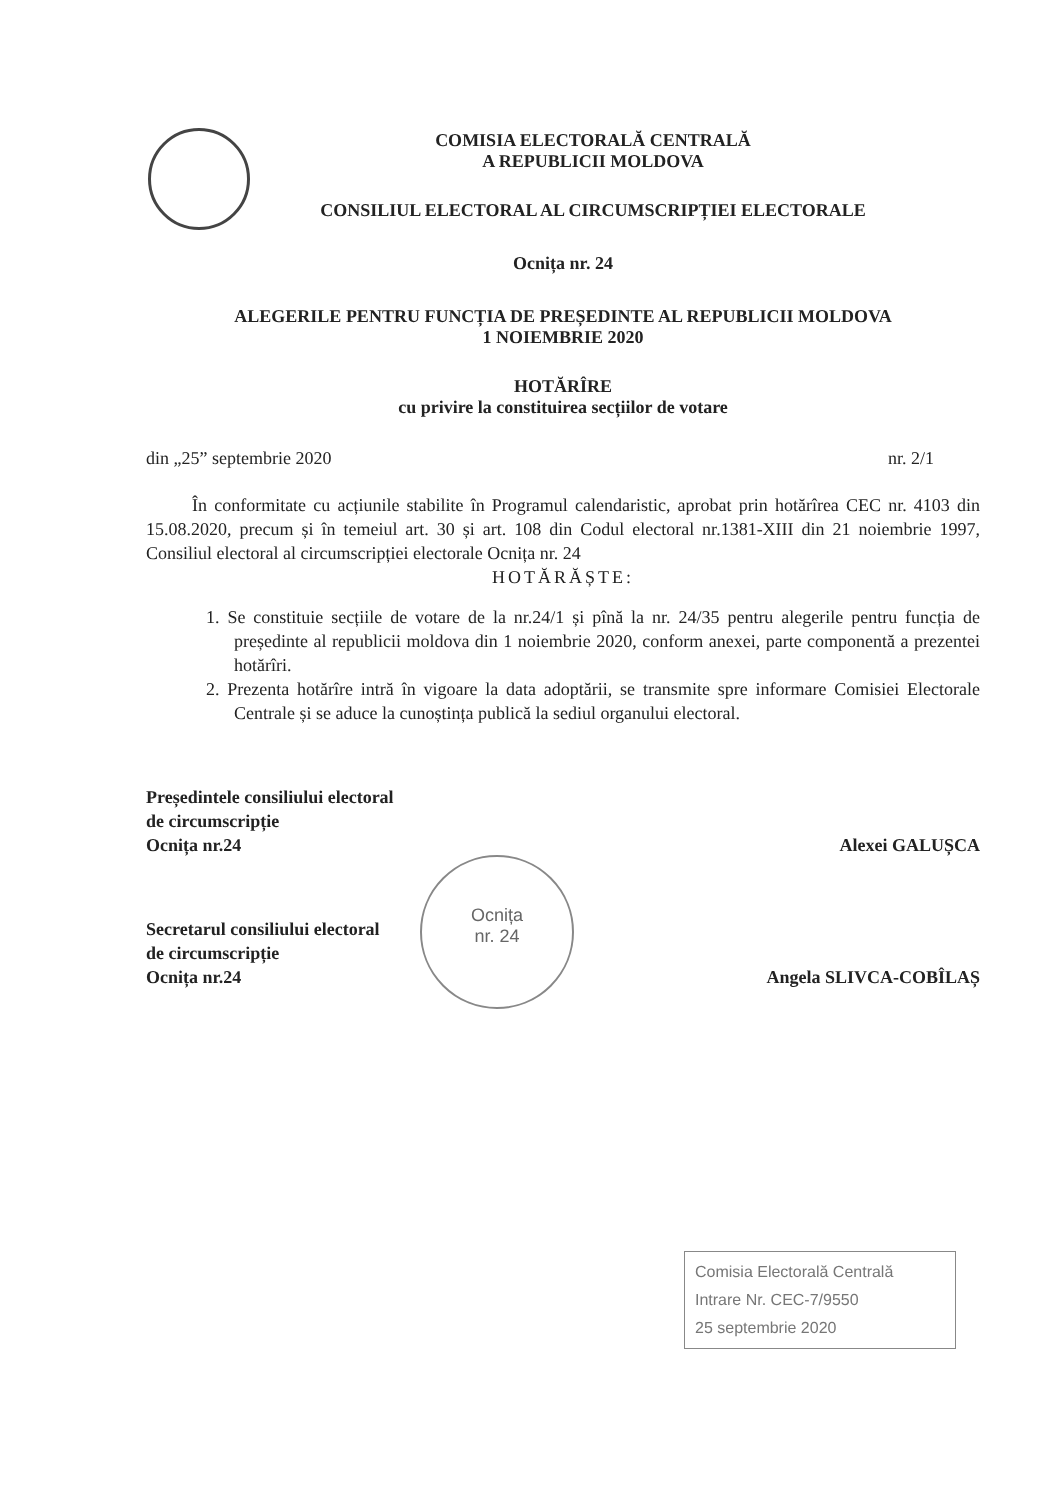COMISIA ELECTORALĂ CENTRALĂ
A REPUBLICII MOLDOVA
CONSILIUL ELECTORAL AL CIRCUMSCRIPȚIEI ELECTORALE
Ocnița nr. 24
ALEGERILE PENTRU FUNCȚIA DE PREȘEDINTE AL REPUBLICII MOLDOVA
1 NOIEMBRIE 2020
HOTĂRÎRE
cu privire la constituirea secțiilor de votare
din „25” septembrie 2020 nr. 2/1
În conformitate cu acțiunile stabilite în Programul calendaristic, aprobat prin hotărîrea CEC nr. 4103 din 15.08.2020, precum și în temeiul art. 30 și art. 108 din Codul electoral nr.1381-XIII din 21 noiembrie 1997, Consiliul electoral al circumscripției electorale Ocnița nr. 24
HOTĂRĂȘTE:
1. Se constituie secțiile de votare de la nr.24/1 și pînă la nr. 24/35 pentru alegerile pentru funcția de președinte al republicii moldova din 1 noiembrie 2020, conform anexei, parte componentă a prezentei hotărîri.
2. Prezenta hotărîre intră în vigoare la data adoptării, se transmite spre informare Comisiei Electorale Centrale și se aduce la cunoștința publică la sediul organului electoral.
Președintele consiliului electoral
de circumscripție
Ocnița nr.24 Alexei GALUȘCA
Secretarul consiliului electoral
de circumscripție
Ocnița nr.24 Angela SLIVCA-COBÎLAȘ
Ocnița
nr. 24
Comisia Electorală Centrală
Intrare Nr. CEC-7/9550
25 septembrie 2020